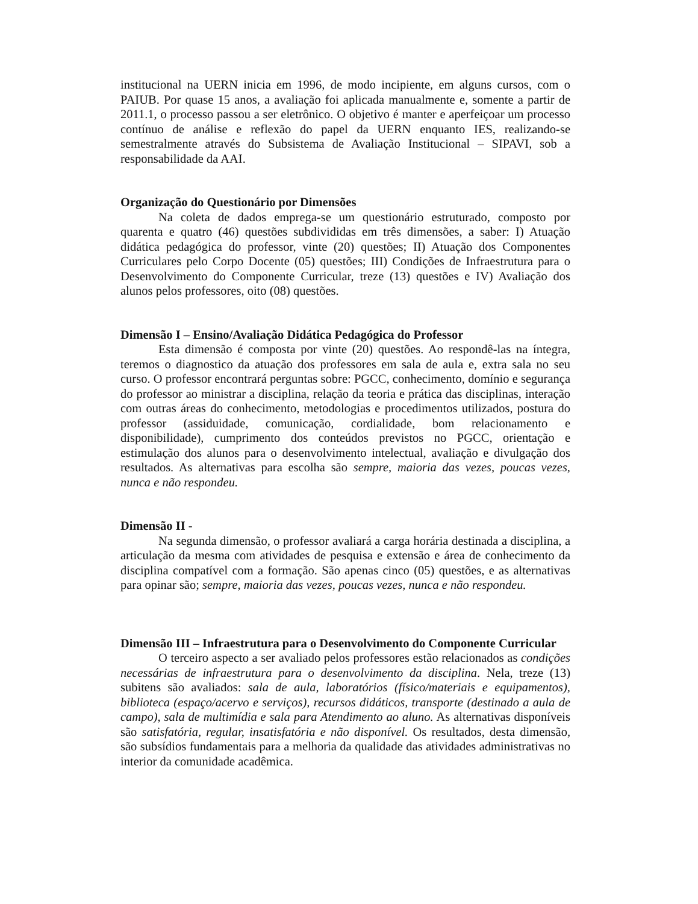institucional na UERN inicia em 1996, de modo incipiente, em alguns cursos, com o PAIUB. Por quase 15 anos, a avaliação foi aplicada manualmente e, somente a partir de 2011.1, o processo passou a ser eletrônico. O objetivo é manter e aperfeiçoar um processo contínuo de análise e reflexão do papel da UERN enquanto IES, realizando-se semestralmente através do Subsistema de Avaliação Institucional – SIPAVI, sob a responsabilidade da AAI.
Organização do Questionário por Dimensões
Na coleta de dados emprega-se um questionário estruturado, composto por quarenta e quatro (46) questões subdivididas em três dimensões, a saber: I) Atuação didática pedagógica do professor, vinte (20) questões; II) Atuação dos Componentes Curriculares pelo Corpo Docente (05) questões; III) Condições de Infraestrutura para o Desenvolvimento do Componente Curricular, treze (13) questões e IV) Avaliação dos alunos pelos professores, oito (08) questões.
Dimensão I – Ensino/Avaliação Didática Pedagógica do Professor
Esta dimensão é composta por vinte (20) questões. Ao respondê-las na íntegra, teremos o diagnostico da atuação dos professores em sala de aula e, extra sala no seu curso. O professor encontrará perguntas sobre: PGCC, conhecimento, domínio e segurança do professor ao ministrar a disciplina, relação da teoria e prática das disciplinas, interação com outras áreas do conhecimento, metodologias e procedimentos utilizados, postura do professor (assiduidade, comunicação, cordialidade, bom relacionamento e disponibilidade), cumprimento dos conteúdos previstos no PGCC, orientação e estimulação dos alunos para o desenvolvimento intelectual, avaliação e divulgação dos resultados. As alternativas para escolha são sempre, maioria das vezes, poucas vezes, nunca e não respondeu.
Dimensão II -
Na segunda dimensão, o professor avaliará a carga horária destinada a disciplina, a articulação da mesma com atividades de pesquisa e extensão e área de conhecimento da disciplina compatível com a formação. São apenas cinco (05) questões, e as alternativas para opinar são; sempre, maioria das vezes, poucas vezes, nunca e não respondeu.
Dimensão III – Infraestrutura para o Desenvolvimento do Componente Curricular
O terceiro aspecto a ser avaliado pelos professores estão relacionados as condições necessárias de infraestrutura para o desenvolvimento da disciplina. Nela, treze (13) subitens são avaliados: sala de aula, laboratórios (físico/materiais e equipamentos), biblioteca (espaço/acervo e serviços), recursos didáticos, transporte (destinado a aula de campo), sala de multimídia e sala para Atendimento ao aluno. As alternativas disponíveis são satisfatória, regular, insatisfatória e não disponível. Os resultados, desta dimensão, são subsídios fundamentais para a melhoria da qualidade das atividades administrativas no interior da comunidade acadêmica.